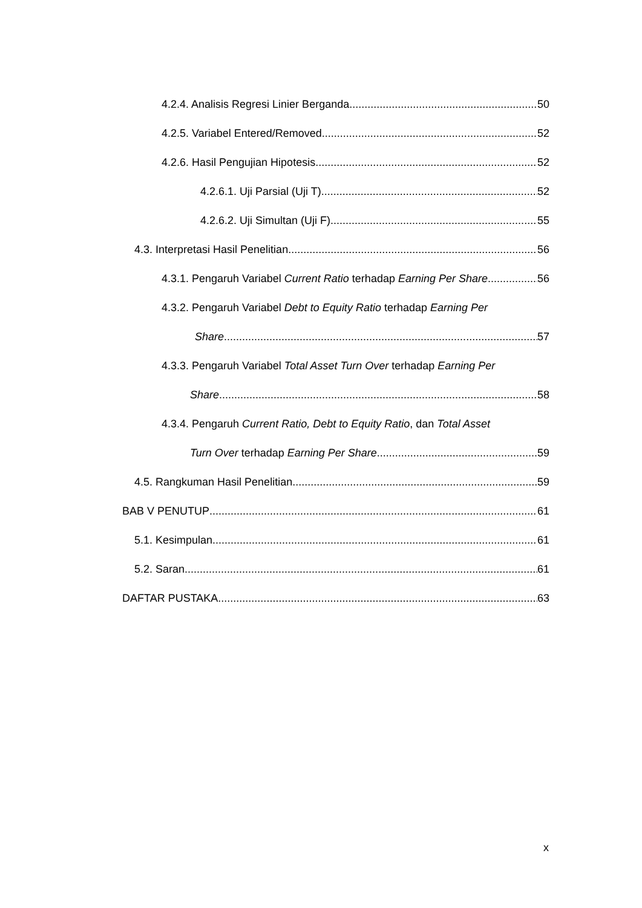4.2.4. Analisis Regresi Linier Berganda 50
4.2.5. Variabel Entered/Removed 52
4.2.6. Hasil Pengujian Hipotesis 52
4.2.6.1. Uji Parsial (Uji T) 52
4.2.6.2. Uji Simultan (Uji F) 55
4.3. Interpretasi Hasil Penelitian 56
4.3.1. Pengaruh Variabel Current Ratio terhadap Earning Per Share 56
4.3.2. Pengaruh Variabel Debt to Equity Ratio terhadap Earning Per
Share 57
4.3.3. Pengaruh Variabel Total Asset Turn Over terhadap Earning Per
Share 58
4.3.4. Pengaruh Current Ratio, Debt to Equity Ratio, dan Total Asset
Turn Over terhadap Earning Per Share 59
4.5. Rangkuman Hasil Penelitian 59
BAB V PENUTUP 61
5.1. Kesimpulan 61
5.2. Saran 61
DAFTAR PUSTAKA 63
x